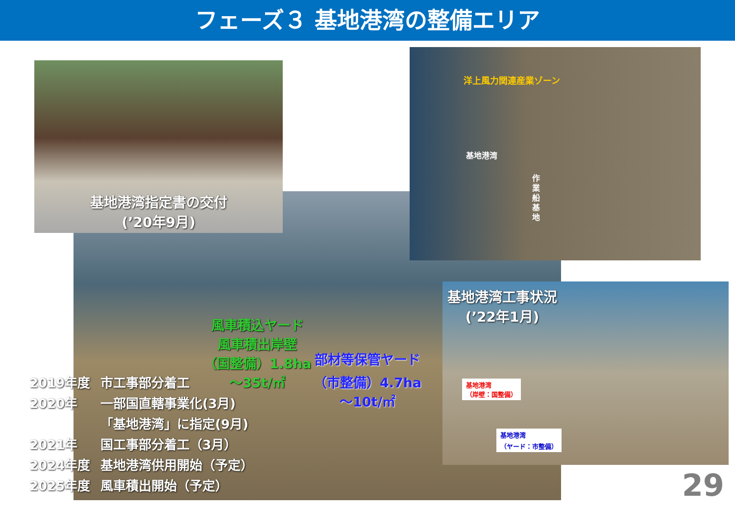フェーズ３ 基地港湾の整備エリア
基地港湾指定書の交付
(’20年9月)
洋上風力関連産業ゾーン
基地港湾
作業船基地
風車積込ヤード
風車積出岸壁
（国整備）1.8ha
～35t/㎡
部材等保管ヤード
（市整備）4.7ha
～10t/㎡
基地港湾工事状況
(’22年1月)
基地港湾
（岸壁：国整備）
基地港湾
（ヤード：市整備）
2019年度 市工事部分着工
2020年 一部国直轄事業化(3月)
「基地港湾」に指定(9月)
2021年 国工事部分着工（3月）
2024年度 基地港湾供用開始（予定）
2025年度 風車積出開始（予定）
29